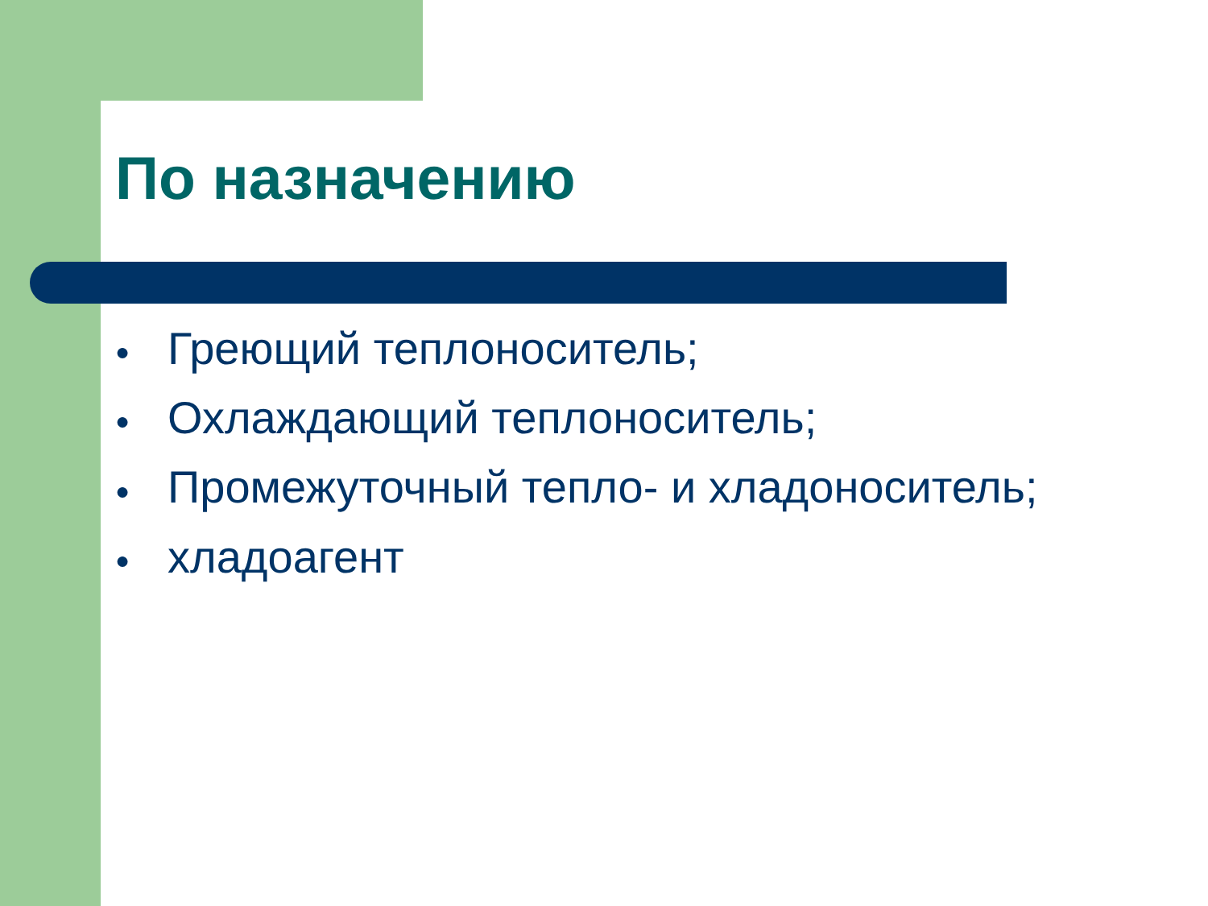По назначению
● Греющий теплоноситель;
● Охлаждающий теплоноситель;
● Промежуточный тепло- и хладоноситель;
● хладоагент